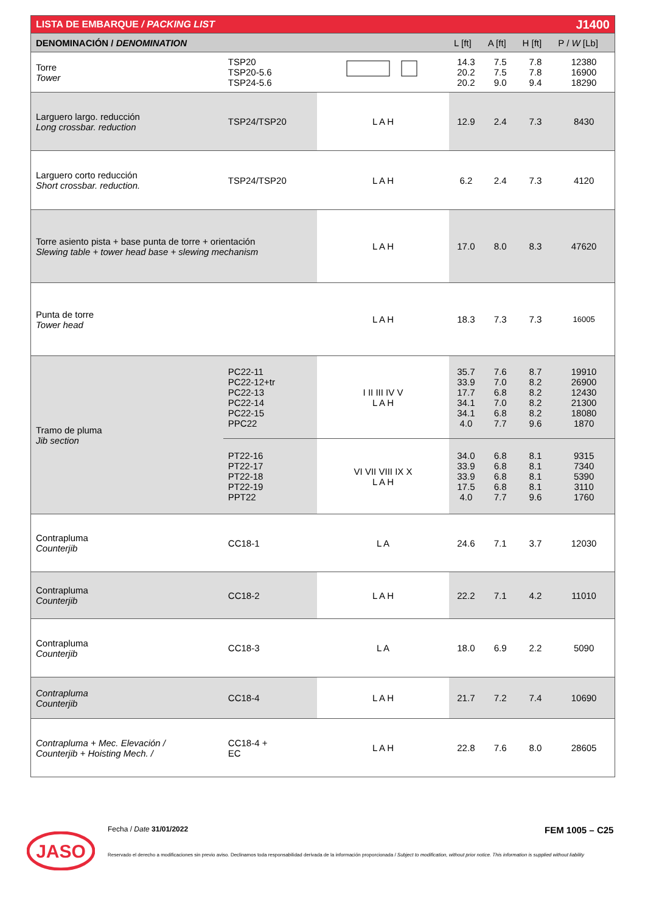| LISTA DE EMBARQUE / PACKING LIST | | | | J1400 | | |
| DENOMINACIÓN / DENOMINATION | | | L [ft] | A [ft] | H [ft] | P / W [Lb] |
| Torre Tower | TSP20 TSP20-5.6 TSP24-5.6 | | 14.3 20.2 20.2 | 7.5 7.5 9.0 | 7.8 7.8 9.4 | 12380 16900 18290 |
| Larguero largo. reducción Long crossbar. reduction | TSP24/TSP20 | L A H | 12.9 | 2.4 | 7.3 | 8430 |
| Larguero corto reducción Short crossbar. reduction. | TSP24/TSP20 | L A H | 6.2 | 2.4 | 7.3 | 4120 |
| Torre asiento pista + base punta de torre + orientación Slewing table + tower head base + slewing mechanism | | L A H | 17.0 | 8.0 | 8.3 | 47620 |
| Punta de torre Tower head | | L A H | 18.3 | 7.3 | 7.3 | 16005 |
| Tramo de pluma Jib section | PC22-11 PC22-12+tr PC22-13 PC22-14 PC22-15 PPC22 | I II III IV V L A H | 35.7 33.9 17.7 34.1 34.1 4.0 | 7.6 7.0 6.8 7.0 6.8 7.7 | 8.7 8.2 8.2 8.2 8.2 9.6 | 19910 26900 12430 21300 18080 1870 |
| | PT22-16 PT22-17 PT22-18 PT22-19 PPT22 | VI VII VIII IX X L A H | 34.0 33.9 33.9 17.5 4.0 | 6.8 6.8 6.8 6.8 7.7 | 8.1 8.1 8.1 8.1 9.6 | 9315 7340 5390 3110 1760 |
| Contrapluma Counterjib | CC18-1 | L A | 24.6 | 7.1 | 3.7 | 12030 |
| Contrapluma Counterjib | CC18-2 | L A H | 22.2 | 7.1 | 4.2 | 11010 |
| Contrapluma Counterjib | CC18-3 | L A | 18.0 | 6.9 | 2.2 | 5090 |
| Contrapluma Counterjib | CC18-4 | L A H | 21.7 | 7.2 | 7.4 | 10690 |
| Contrapluma + Mec. Elevación / Counterjib + Hoisting Mech. / | CC18-4 + EC | L A H | 22.8 | 7.6 | 8.0 | 28605 |
Fecha / Date 31/01/2022 FEM 1005 – C25
Reservado el derecho a modificaciones sin previo aviso. Declinamos toda responsabilidad derivada de la información proporcionada / Subject to modification, without prior notice. This information is supplied without liability
JASO